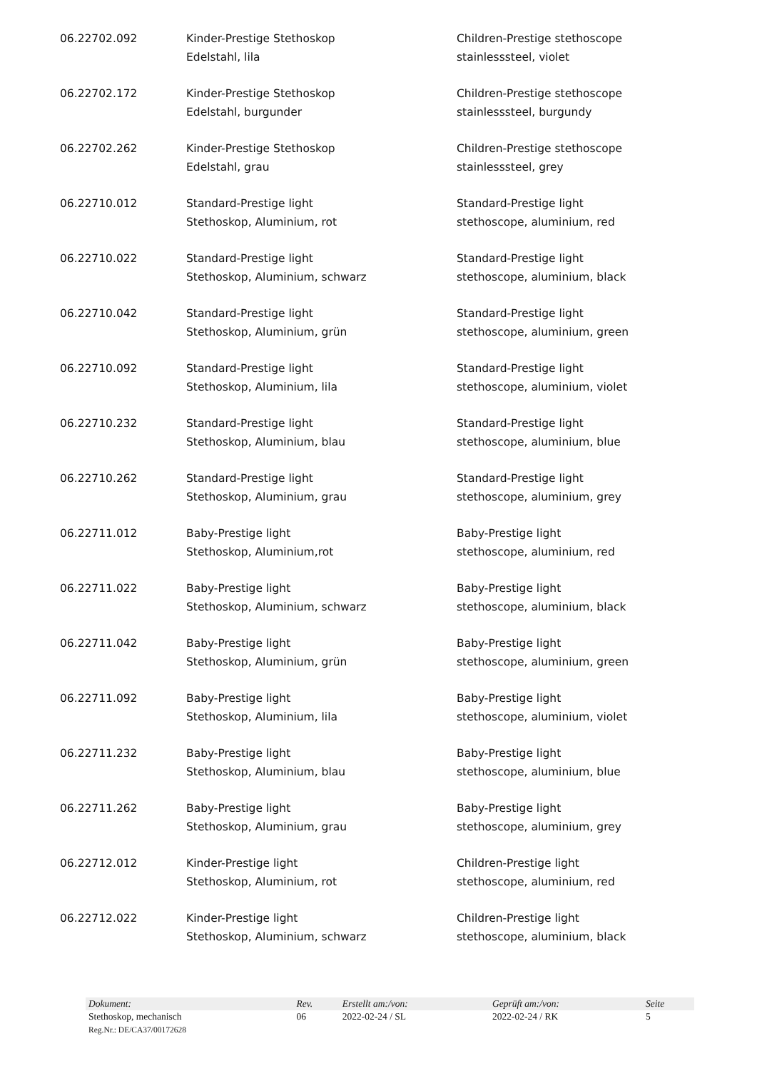| 06.22702.092 | Kinder-Prestige Stethoskop Edelstahl, lila | Children-Prestige stethoscope stainlesssteel, violet |
| 06.22702.172 | Kinder-Prestige Stethoskop Edelstahl, burgunder | Children-Prestige stethoscope stainlesssteel, burgundy |
| 06.22702.262 | Kinder-Prestige Stethoskop Edelstahl, grau | Children-Prestige stethoscope stainlesssteel, grey |
| 06.22710.012 | Standard-Prestige light Stethoskop, Aluminium, rot | Standard-Prestige light stethoscope, aluminium, red |
| 06.22710.022 | Standard-Prestige light Stethoskop, Aluminium, schwarz | Standard-Prestige light stethoscope, aluminium, black |
| 06.22710.042 | Standard-Prestige light Stethoskop, Aluminium, grün | Standard-Prestige light stethoscope, aluminium, green |
| 06.22710.092 | Standard-Prestige light Stethoskop, Aluminium, lila | Standard-Prestige light stethoscope, aluminium, violet |
| 06.22710.232 | Standard-Prestige light Stethoskop, Aluminium, blau | Standard-Prestige light stethoscope, aluminium, blue |
| 06.22710.262 | Standard-Prestige light Stethoskop, Aluminium, grau | Standard-Prestige light stethoscope, aluminium, grey |
| 06.22711.012 | Baby-Prestige light Stethoskop, Aluminium,rot | Baby-Prestige light stethoscope, aluminium, red |
| 06.22711.022 | Baby-Prestige light Stethoskop, Aluminium, schwarz | Baby-Prestige light stethoscope, aluminium, black |
| 06.22711.042 | Baby-Prestige light Stethoskop, Aluminium, grün | Baby-Prestige light stethoscope, aluminium, green |
| 06.22711.092 | Baby-Prestige light Stethoskop, Aluminium, lila | Baby-Prestige light stethoscope, aluminium, violet |
| 06.22711.232 | Baby-Prestige light Stethoskop, Aluminium, blau | Baby-Prestige light stethoscope, aluminium, blue |
| 06.22711.262 | Baby-Prestige light Stethoskop, Aluminium, grau | Baby-Prestige light stethoscope, aluminium, grey |
| 06.22712.012 | Kinder-Prestige light Stethoskop, Aluminium, rot | Children-Prestige light stethoscope, aluminium, red |
| 06.22712.022 | Kinder-Prestige light Stethoskop, Aluminium, schwarz | Children-Prestige light stethoscope, aluminium, black |
| Dokument: | Rev. | Erstellt am:/von: | Geprüft am:/von: | Seite |
| Stethoskop, mechanisch | 06 | 2022-02-24 / SL | 2022-02-24 / RK | 5 |
| Reg.Nr.: DE/CA37/00172628 | | | | |